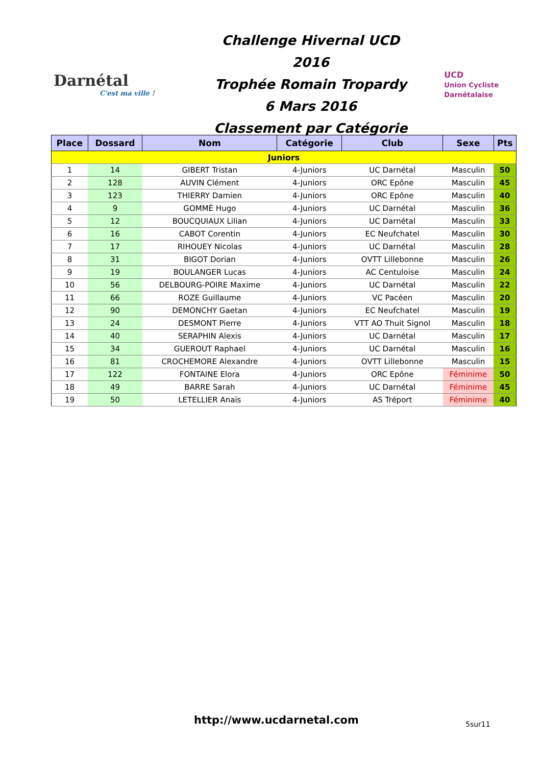Darnétal
C'est ma ville !
Challenge Hivernal UCD 2016
Trophée Romain Tropardy
6 Mars 2016
Classement par Catégorie
UCD
Union Cycliste Darnétalaise
| Place | Dossard | Nom | Catégorie | Club | Sexe | Pts |
| --- | --- | --- | --- | --- | --- | --- |
| Juniors | | | | | | |
| 1 | 14 | GIBERT Tristan | 4-Juniors | UC Darnétal | Masculin | 50 |
| 2 | 128 | AUVIN Clément | 4-Juniors | ORC Epône | Masculin | 45 |
| 3 | 123 | THIERRY Damien | 4-Juniors | ORC Epône | Masculin | 40 |
| 4 | 9 | GOMMÉ Hugo | 4-Juniors | UC Darnétal | Masculin | 36 |
| 5 | 12 | BOUCQUIAUX Lilian | 4-Juniors | UC Darnétal | Masculin | 33 |
| 6 | 16 | CABOT Corentin | 4-Juniors | EC Neufchatel | Masculin | 30 |
| 7 | 17 | RIHOUEY Nicolas | 4-Juniors | UC Darnétal | Masculin | 28 |
| 8 | 31 | BIGOT Dorian | 4-Juniors | OVTT Lillebonne | Masculin | 26 |
| 9 | 19 | BOULANGER Lucas | 4-Juniors | AC Centuloise | Masculin | 24 |
| 10 | 56 | DELBOURG-POIRE Maxime | 4-Juniors | UC Darnétal | Masculin | 22 |
| 11 | 66 | ROZE Guillaume | 4-Juniors | VC Pacéen | Masculin | 20 |
| 12 | 90 | DEMONCHY Gaetan | 4-Juniors | EC Neufchatel | Masculin | 19 |
| 13 | 24 | DESMONT Pierre | 4-Juniors | VTT AO Thuit Signol | Masculin | 18 |
| 14 | 40 | SERAPHIN Alexis | 4-Juniors | UC Darnétal | Masculin | 17 |
| 15 | 34 | GUEROUT Raphael | 4-Juniors | UC Darnétal | Masculin | 16 |
| 16 | 81 | CROCHEMORE Alexandre | 4-Juniors | OVTT Lillebonne | Masculin | 15 |
| 17 | 122 | FONTAINE Elora | 4-Juniors | ORC Epône | Féminime | 50 |
| 18 | 49 | BARRE Sarah | 4-Juniors | UC Darnétal | Féminime | 45 |
| 19 | 50 | LETELLIER Anaïs | 4-Juniors | AS Tréport | Féminime | 40 |
http://www.ucdarnetal.com 5sur11